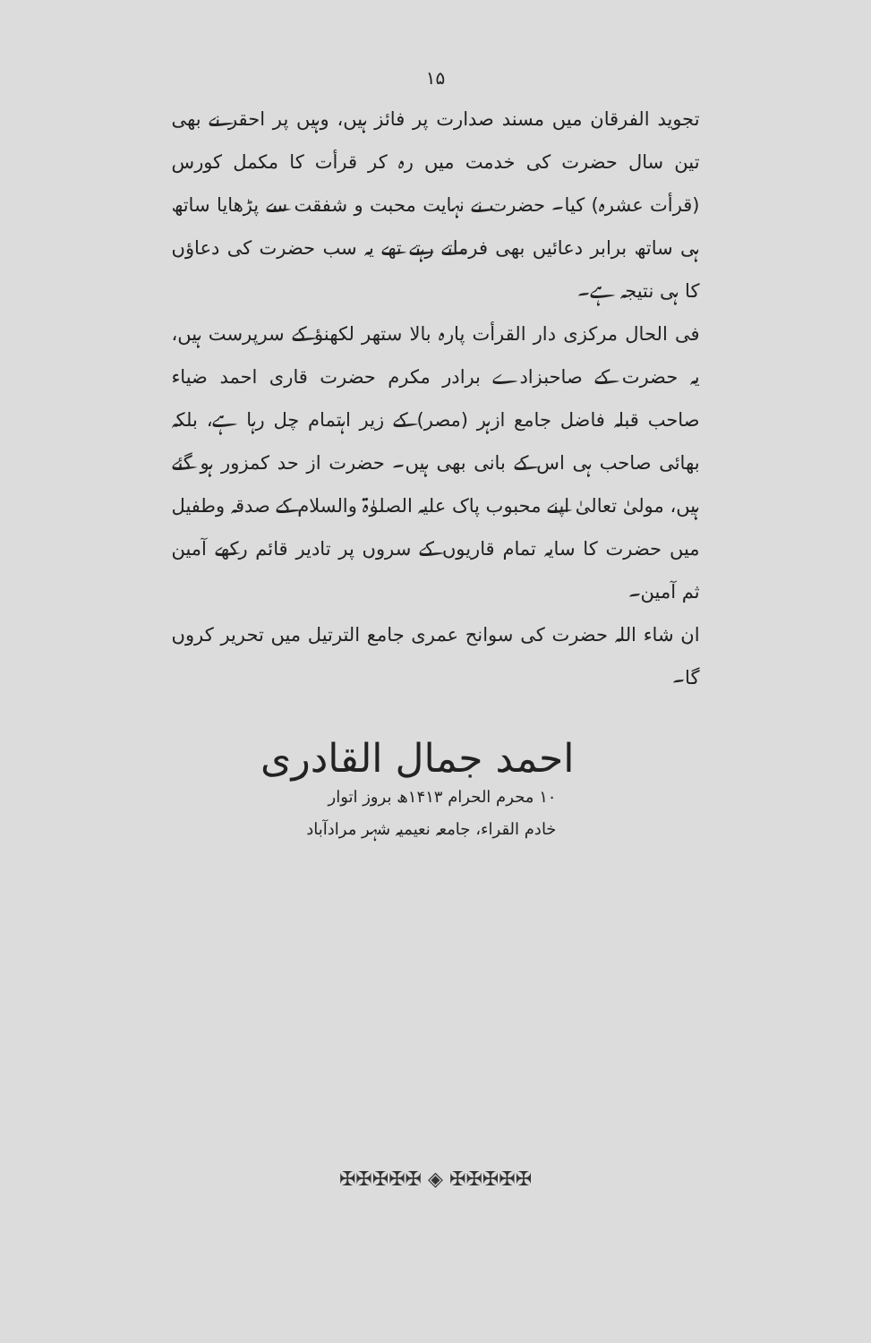۱۵
تجوید الفرقان میں مسند صدارت پر فائز ہیں، وہیں پر احقر نے بھی تین سال حضرت کی خدمت میں رہ کر قرأت کا مکمل کورس (قرأت عشرہ) کیا۔ حضرت نے نہایت محبت و شفقت سے پڑھایا ساتھ ہی ساتھ برابر دعائیں بھی فرماتے رہتے تھے یہ سب حضرت کی دعاؤں کا ہی نتیجہ ہے۔
فی الحال مرکزی دار القرأت پارہ بالا ستھر لکھنؤ کے سرپرست ہیں، یہ حضرت کے صاحبزادے برادر مکرم حضرت قاری احمد ضیاء صاحب قبلہ فاضل جامع ازہر (مصر) کے زیر اہتمام چل رہا ہے، بلکہ بھائی صاحب ہی اس کے بانی بھی ہیں۔ حضرت از حد کمزور ہو گئے ہیں، مولیٰ تعالیٰ اپنے محبوب پاک علیہ الصلوٰۃ والسلام کے صدقہ وطفیل میں حضرت کا سایہ تمام قاریوں کے سروں پر تادیر قائم رکھے آمین ثم آمین۔
ان شاء اللہ حضرت کی سوانح عمری جامع الترتیل میں تحریر کروں گا۔
احمد جمال القادری
۱۰ محرم الحرام ۱۴۱۳ھ بروز اتوار
خادم القراء، جامعہ نعیمیہ شہر مرادآباد
✠✠✠✠✠ ◈ ✠✠✠✠✠